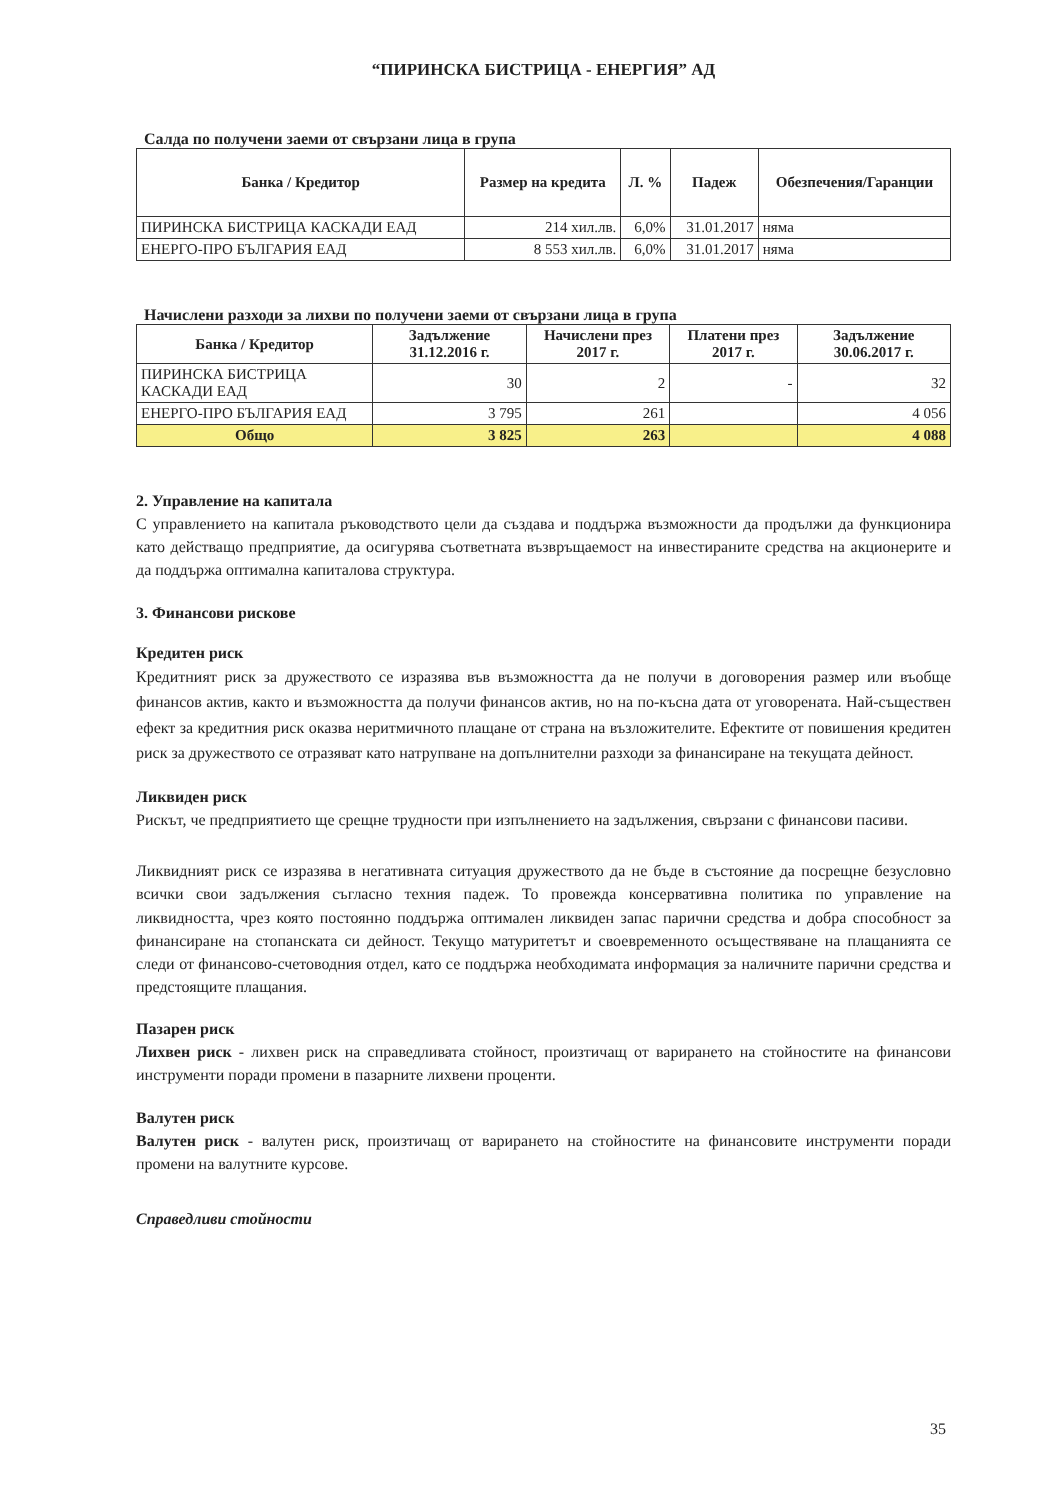“ПИРИНСКА БИСТРИЦА - ЕНЕРГИЯ” АД
Салда по получени заеми от свързани лица в група
| Банка / Кредитор | Размер на кредита | Л. % | Падеж | Обезпечения/Гаранции |
| --- | --- | --- | --- | --- |
| ПИРИНСКА БИСТРИЦА КАСКАДИ ЕАД | 214 хил.лв. | 6,0% | 31.01.2017 | няма |
| ЕНЕРГО-ПРО БЪЛГАРИЯ ЕАД | 8 553 хил.лв. | 6,0% | 31.01.2017 | няма |
Начислени разходи за лихви по получени заеми от свързани лица в група
| Банка / Кредитор | Задължение 31.12.2016 г. | Начислени през 2017 г. | Платени през 2017 г. | Задължение 30.06.2017 г. |
| --- | --- | --- | --- | --- |
| ПИРИНСКА БИСТРИЦА КАСКАДИ ЕАД | 30 | 2 | - | 32 |
| ЕНЕРГО-ПРО БЪЛГАРИЯ ЕАД | 3 795 | 261 | | 4 056 |
| Общо | 3 825 | 263 | | 4 088 |
2. Управление на капитала
С управлението на капитала ръководството цели да създава и поддържа възможности да продължи да функционира като действащо предприятие, да осигурява съответната възвръщаемост на инвестираните средства на акционерите и да поддържа оптимална капиталова структура.
3. Финансови рискове
Кредитен риск
Кредитният риск за дружеството се изразява във възможността да не получи в договорения размер или въобще финансов актив, както и възможността да получи финансов актив, но на по-късна дата от уговорената. Най-съществен ефект за кредитния риск оказва неритмичното плащане от страна на възложителите. Ефектите от повишения кредитен риск за дружеството се отразяват като натрупване на допълнителни разходи за финансиране на текущата дейност.
Ликвиден риск
Рискът, че предприятието ще срещне трудности при изпълнението на задължения, свързани с финансови пасиви.
Ликвидният риск се изразява в негативната ситуация дружеството да не бъде в състояние да посрещне безусловно всички свои задължения съгласно техния падеж. То провежда консервативна политика по управление на ликвидността, чрез която постоянно поддържа оптимален ликвиден запас парични средства и добра способност за финансиране на стопанската си дейност. Текущо матуритетът и своевременното осъществяване на плащанията се следи от финансово-счетоводния отдел, като се поддържа необходимата информация за наличните парични средства и предстоящите плащания.
Пазарен риск
Лихвен риск - лихвен риск на справедливата стойност, произтичащ от варирането на стойностите на финансови инструменти поради промени в пазарните лихвени проценти.
Валутен риск
Валутен риск - валутен риск, произтичащ от варирането на стойностите на финансовите инструменти поради промени на валутните курсове.
Справедливи стойности
35